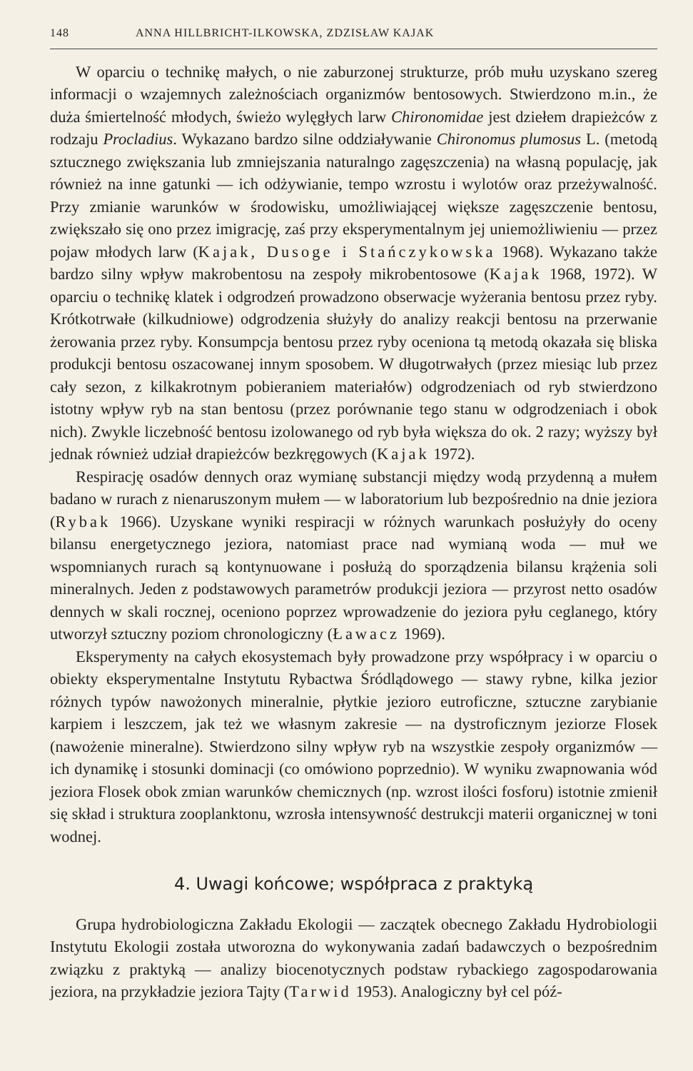148 ANNA HILLBRICHT-ILKOWSKA, ZDZISŁAW KAJAK
W oparciu o technikę małych, o nie zaburzonej strukturze, prób mułu uzyskano szereg informacji o wzajemnych zależnościach organizmów bentosowych. Stwierdzono m.in., że duża śmiertelność młodych, świeżo wylęgłych larw Chironomidae jest dziełem drapieżców z rodzaju Procladius. Wykazano bardzo silne oddziaływanie Chironomus plumosus L. (metodą sztucznego zwiększania lub zmniejszania naturalngo zagęszczenia) na własną populację, jak również na inne gatunki — ich odżywianie, tempo wzrostu i wylotów oraz przeżywalność. Przy zmianie warunków w środowisku, umożliwiającej większe zagęszczenie bentosu, zwiększało się ono przez imigrację, zaś przy eksperymentalnym jej uniemożliwieniu — przez pojaw młodych larw (Kajak, Dusoge i Stańczykowska 1968). Wykazano także bardzo silny wpływ makrobentosu na zespoły mikrobentosowe (Kajak 1968, 1972). W oparciu o technikę klatek i odgrodzeń prowadzono obserwacje wyżerania bentosu przez ryby. Krótkotrwałe (kilkudniowe) odgrodzenia służyły do analizy reakcji bentosu na przerwanie żerowania przez ryby. Konsumpcja bentosu przez ryby oceniona tą metodą okazała się bliska produkcji bentosu oszacowanej innym sposobem. W długotrwałych (przez miesiąc lub przez cały sezon, z kilkakrotnym pobieraniem materiałów) odgrodzeniach od ryb stwierdzono istotny wpływ ryb na stan bentosu (przez porównanie tego stanu w odgrodzeniach i obok nich). Zwykle liczebność bentosu izolowanego od ryb była większa do ok. 2 razy; wyższy był jednak również udział drapieżców bezkręgowych (Kajak 1972).
Respirację osadów dennych oraz wymianę substancji między wodą przydenną a mułem badano w rurach z nienaruszonym mułem — w laboratorium lub bezpośrednio na dnie jeziora (Rybak 1966). Uzyskane wyniki respiracji w różnych warunkach posłużyły do oceny bilansu energetycznego jeziora, natomiast prace nad wymianą woda — muł we wspomnianych rurach są kontynuowane i posłużą do sporządzenia bilansu krążenia soli mineralnych. Jeden z podstawowych parametrów produkcji jeziora — przyrost netto osadów dennych w skali rocznej, oceniono poprzez wprowadzenie do jeziora pyłu ceglanego, który utworzył sztuczny poziom chronologiczny (Ławacz 1969).
Eksperymenty na całych ekosystemach były prowadzone przy współpracy i w oparciu o obiekty eksperymentalne Instytutu Rybactwa Śródlądowego — stawy rybne, kilka jezior różnych typów nawożonych mineralnie, płytkie jezioro eutroficzne, sztuczne zarybianie karpiem i leszczem, jak też we własnym zakresie — na dystroficznym jeziorze Flosek (nawożenie mineralne). Stwierdzono silny wpływ ryb na wszystkie zespoły organizmów — ich dynamikę i stosunki dominacji (co omówiono poprzednio). W wyniku zwapnowania wód jeziora Flosek obok zmian warunków chemicznych (np. wzrost ilości fosforu) istotnie zmienił się skład i struktura zooplanktonu, wzrosła intensywność destrukcji materii organicznej w toni wodnej.
4. Uwagi końcowe; współpraca z praktyką
Grupa hydrobiologiczna Zakładu Ekologii — zaczątek obecnego Zakładu Hydrobiologii Instytutu Ekologii została utworozna do wykonywania zadań badawczych o bezpośrednim związku z praktyką — analizy biocenotycznych podstaw rybackiego zagospodarowania jeziora, na przykładzie jeziora Tajty (Tarwid 1953). Analogiczny był cel póź-